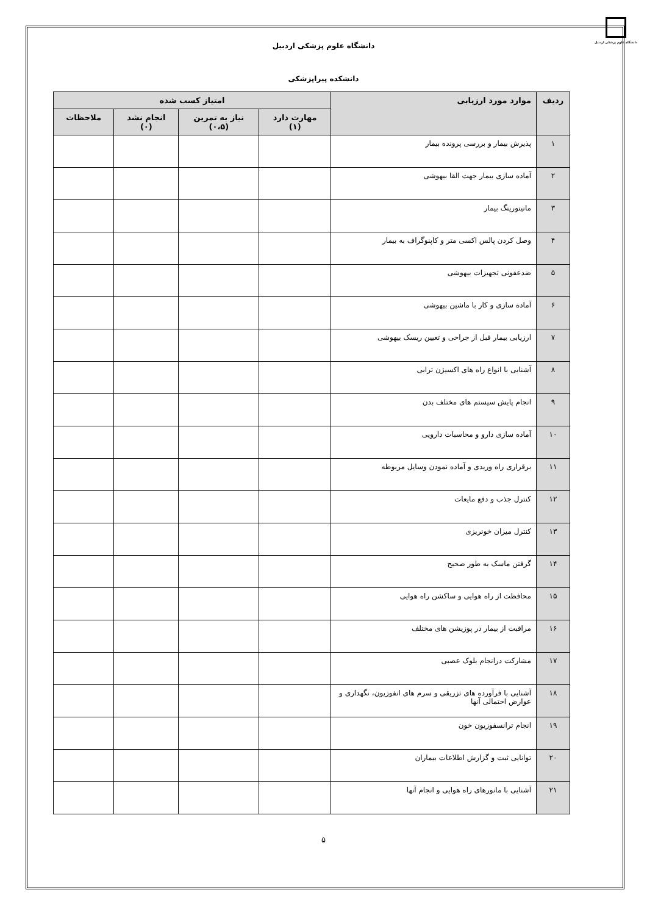دانشگاه علوم پزشکی اردبیل
دانشگاه علوم پزشکی اردبیل
دانشکده پیراپزشکی
| ردیف | موارد مورد ارزیابی | امتیاز کسب شده | | | |
| --- | --- | --- | --- | --- | --- |
| | | مهارت دارد (۱) | نیاز به تمرین (۰،۵) | انجام نشد (۰) | ملاحظات |
| ۱ | پذیرش بیمار و بررسی پرونده بیمار | | | | |
| ۲ | آماده سازی بیمار جهت القا بیهوشی | | | | |
| ۳ | مانیتورینگ بیمار | | | | |
| ۴ | وصل کردن پالس اکسی متر و کاپنوگراف به بیمار | | | | |
| ۵ | ضدعفونی تجهیزات بیهوشی | | | | |
| ۶ | آماده سازی و کار با ماشین بیهوشی | | | | |
| ۷ | ارزیابی بیمار قبل از جراحی و تعیین ریسک بیهوشی | | | | |
| ۸ | آشنایی با انواع راه های اکسیژن ترابی | | | | |
| ۹ | انجام پایش سیستم های مختلف بدن | | | | |
| ۱۰ | آماده سازی دارو و محاسبات دارویی | | | | |
| ۱۱ | برقراری راه وریدی و آماده نمودن وسایل مربوطه | | | | |
| ۱۲ | کنترل جذب و دفع مایعات | | | | |
| ۱۳ | کنترل میزان خونریزی | | | | |
| ۱۴ | گرفتن ماسک به طور صحیح | | | | |
| ۱۵ | محافظت از راه هوایی و ساکشن راه هوایی | | | | |
| ۱۶ | مراقبت از بیمار در پوزیشن های مختلف | | | | |
| ۱۷ | مشارکت درانجام بلوک عصبی | | | | |
| ۱۸ | آشنایی با فرآورده های تزریقی و سرم های انفوزیون، نگهداری و عوارض احتمالی آنها | | | | |
| ۱۹ | انجام ترانسفوزیون خون | | | | |
| ۲۰ | توانایی ثبت و گزارش اطلاعات بیماران | | | | |
| ۲۱ | آشنایی با مانورهای راه هوایی و انجام آنها | | | | |
۵